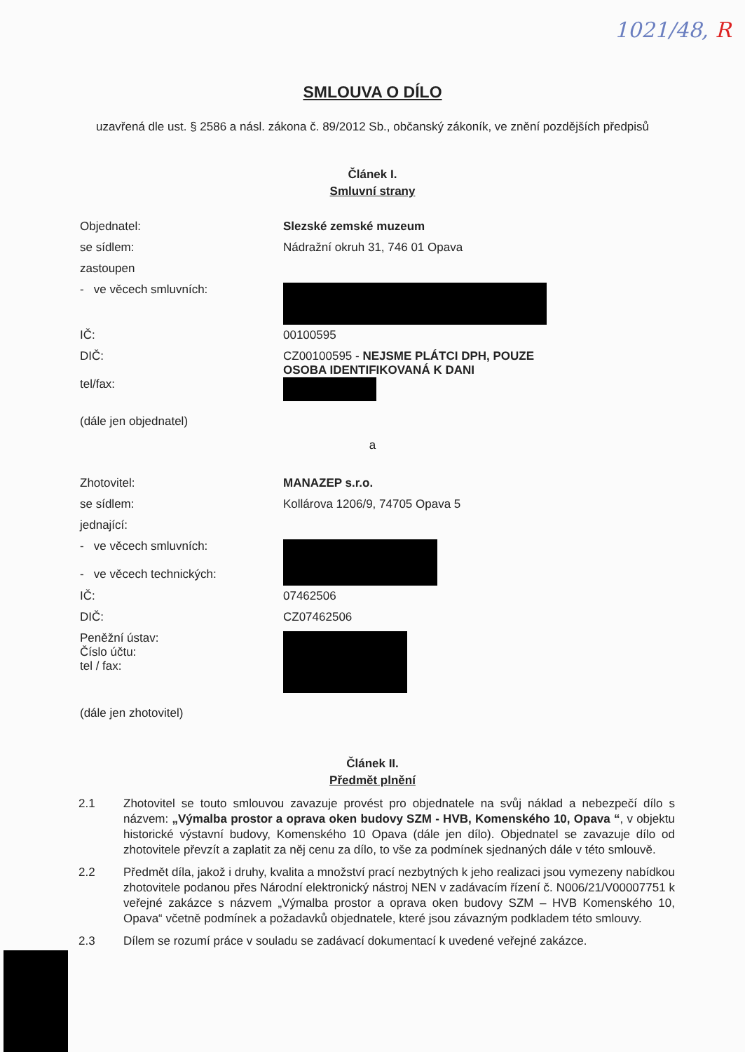1021/48, R
SMLOUVA O DÍLO
uzavřená dle ust. § 2586 a násl. zákona č. 89/2012 Sb., občanský zákoník, ve znění pozdějších předpisů
Článek I.
Smluvní strany
Objednatel: Slezské zemské muzeum
se sídlem: Nádražní okruh 31, 746 01 Opava
zastoupen
- ve věcech smluvních:
IČ: 00100595
DIČ: CZ00100595 - NEJSME PLÁTCI DPH, POUZE OSOBA IDENTIFIKOVANÁ K DANI
tel/fax:
(dále jen objednatel)
a
Zhotovitel: MANAZEP s.r.o.
se sídlem: Kollárova 1206/9, 74705 Opava 5
jednající:
- ve věcech smluvních:
- ve věcech technických:
IČ: 07462506
DIČ: CZ07462506
Peněžní ústav:
Číslo účtu:
tel / fax:
(dále jen zhotovitel)
Článek II.
Předmět plnění
2.1 Zhotovitel se touto smlouvou zavazuje provést pro objednatele na svůj náklad a nebezpečí dílo s názvem: „Výmalba prostor a oprava oken budovy SZM - HVB, Komenského 10, Opava “, v objektu historické výstavní budovy, Komenského 10 Opava (dále jen dílo). Objednatel se zavazuje dílo od zhotovitele převzít a zaplatit za něj cenu za dílo, to vše za podmínek sjednaných dále v této smlouvě.
2.2 Předmět díla, jakož i druhy, kvalita a množství prací nezbytných k jeho realizaci jsou vymezeny nabídkou zhotovitele podanou přes Národní elektronický nástroj NEN v zadávacím řízení č. N006/21/V00007751 k veřejné zakázce s názvem „Výmalba prostor a oprava oken budovy SZM – HVB Komenského 10, Opava“ včetně podmínek a požadavků objednatele, které jsou závazným podkladem této smlouvy.
2.3 Dílem se rozumí práce v souladu se zadávací dokumentací k uvedené veřejné zakázce.